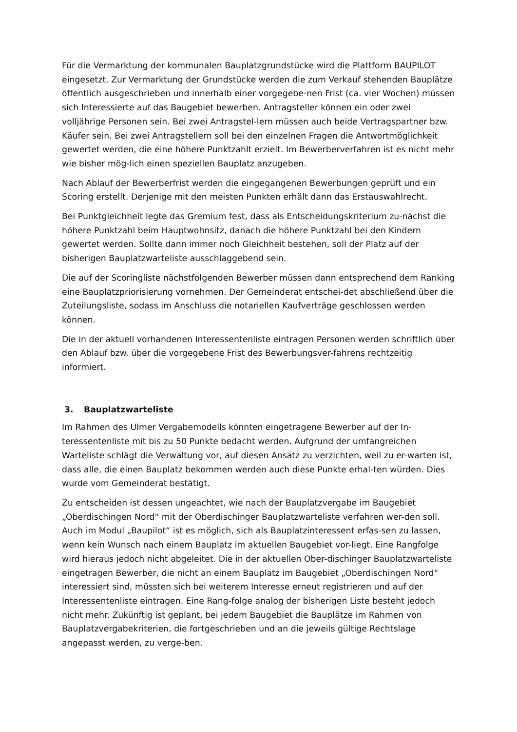Für die Vermarktung der kommunalen Bauplatzgrundstücke wird die Plattform BAUPILOT eingesetzt. Zur Vermarktung der Grundstücke werden die zum Verkauf stehenden Bauplätze öffentlich ausgeschrieben und innerhalb einer vorgegebe-nen Frist (ca. vier Wochen) müssen sich Interessierte auf das Baugebiet bewerben. Antragsteller können ein oder zwei volljährige Personen sein. Bei zwei Antragstel-lern müssen auch beide Vertragspartner bzw. Käufer sein. Bei zwei Antragstellern soll bei den einzelnen Fragen die Antwortmöglichkeit gewertet werden, die eine höhere Punktzahlt erzielt. Im Bewerberverfahren ist es nicht mehr wie bisher mög-lich einen speziellen Bauplatz anzugeben.
Nach Ablauf der Bewerberfrist werden die eingegangenen Bewerbungen geprüft und ein Scoring erstellt. Derjenige mit den meisten Punkten erhält dann das Erstauswahlrecht.
Bei Punktgleichheit legte das Gremium fest, dass als Entscheidungskriterium zu-nächst die höhere Punktzahl beim Hauptwohnsitz, danach die höhere Punktzahl bei den Kindern gewertet werden. Sollte dann immer noch Gleichheit bestehen, soll der Platz auf der bisherigen Bauplatzwarteliste ausschlaggebend sein.
Die auf der Scoringliste nächstfolgenden Bewerber müssen dann entsprechend dem Ranking eine Bauplatzpriorisierung vornehmen. Der Gemeinderat entschei-det abschließend über die Zuteilungsliste, sodass im Anschluss die notariellen Kaufverträge geschlossen werden können.
Die in der aktuell vorhandenen Interessentenliste eintragen Personen werden schriftlich über den Ablauf bzw. über die vorgegebene Frist des Bewerbungsver-fahrens rechtzeitig informiert.
3. Bauplatzwarteliste
Im Rahmen des Ulmer Vergabemodells könnten eingetragene Bewerber auf der In-teressentenliste mit bis zu 50 Punkte bedacht werden. Aufgrund der umfangreichen Warteliste schlägt die Verwaltung vor, auf diesen Ansatz zu verzichten, weil zu er-warten ist, dass alle, die einen Bauplatz bekommen werden auch diese Punkte erhal-ten würden. Dies wurde vom Gemeinderat bestätigt.
Zu entscheiden ist dessen ungeachtet, wie nach der Bauplatzvergabe im Baugebiet „Oberdischingen Nord“ mit der Oberdischinger Bauplatzwarteliste verfahren wer-den soll. Auch im Modul „Baupilot“ ist es möglich, sich als Bauplatzinteressent erfas-sen zu lassen, wenn kein Wunsch nach einem Bauplatz im aktuellen Baugebiet vor-liegt. Eine Rangfolge wird hieraus jedoch nicht abgeleitet. Die in der aktuellen Ober-dischinger Bauplatzwarteliste eingetragen Bewerber, die nicht an einem Bauplatz im Baugebiet „Oberdischingen Nord“ interessiert sind, müssten sich bei weiterem Interesse erneut registrieren und auf der Interessentenliste eintragen. Eine Rang-folge analog der bisherigen Liste besteht jedoch nicht mehr. Zukünftig ist geplant, bei jedem Baugebiet die Bauplätze im Rahmen von Bauplatzvergabekriterien, die fortgeschrieben und an die jeweils gültige Rechtslage angepasst werden, zu verge-ben.